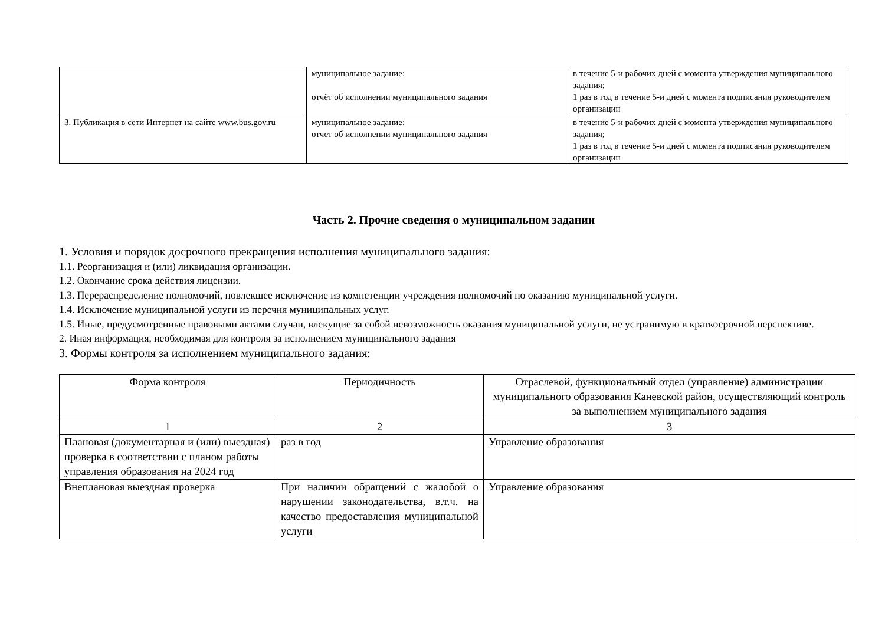| | муниципальное задание; отчёт об исполнении муниципального задания | в течение 5-и рабочих дней с момента утверждения муниципального задания; 1 раз в год в течение 5-и дней с момента подписания руководителем организации |
| 3. Публикация в сети Интернет на сайте www.bus.gov.ru | муниципальное задание; отчет об исполнении муниципального задания | в течение 5-и рабочих дней с момента утверждения муниципального задания; 1 раз в год в течение 5-и дней с момента подписания руководителем организации |
Часть 2. Прочие сведения о муниципальном задании
1. Условия и порядок досрочного прекращения исполнения муниципального задания:
1.1. Реорганизация и (или) ликвидация организации.
1.2. Окончание срока действия лицензии.
1.3. Перераспределение полномочий, повлекшее исключение из компетенции учреждения полномочий по оказанию муниципальной услуги.
1.4. Исключение муниципальной услуги из перечня муниципальных услуг.
1.5. Иные, предусмотренные правовыми актами случаи, влекущие за собой невозможность оказания муниципальной услуги, не устранимую в краткосрочной перспективе.
2. Иная информация, необходимая для контроля за исполнением муниципального задания
3. Формы контроля за исполнением муниципального задания:
| Форма контроля | Периодичность | Отраслевой, функциональный отдел (управление) администрации муниципального образования Каневской район, осуществляющий контроль за выполнением муниципального задания |
| 1 | 2 | 3 |
| Плановая (документарная и (или) выездная) проверка в соответствии с планом работы управления образования на 2024 год | раз в год | Управление образования |
| Внеплановая выездная проверка | При наличии обращений с жалобой о нарушении законодательства, в.т.ч. на качество предоставления муниципальной услуги | Управление образования |